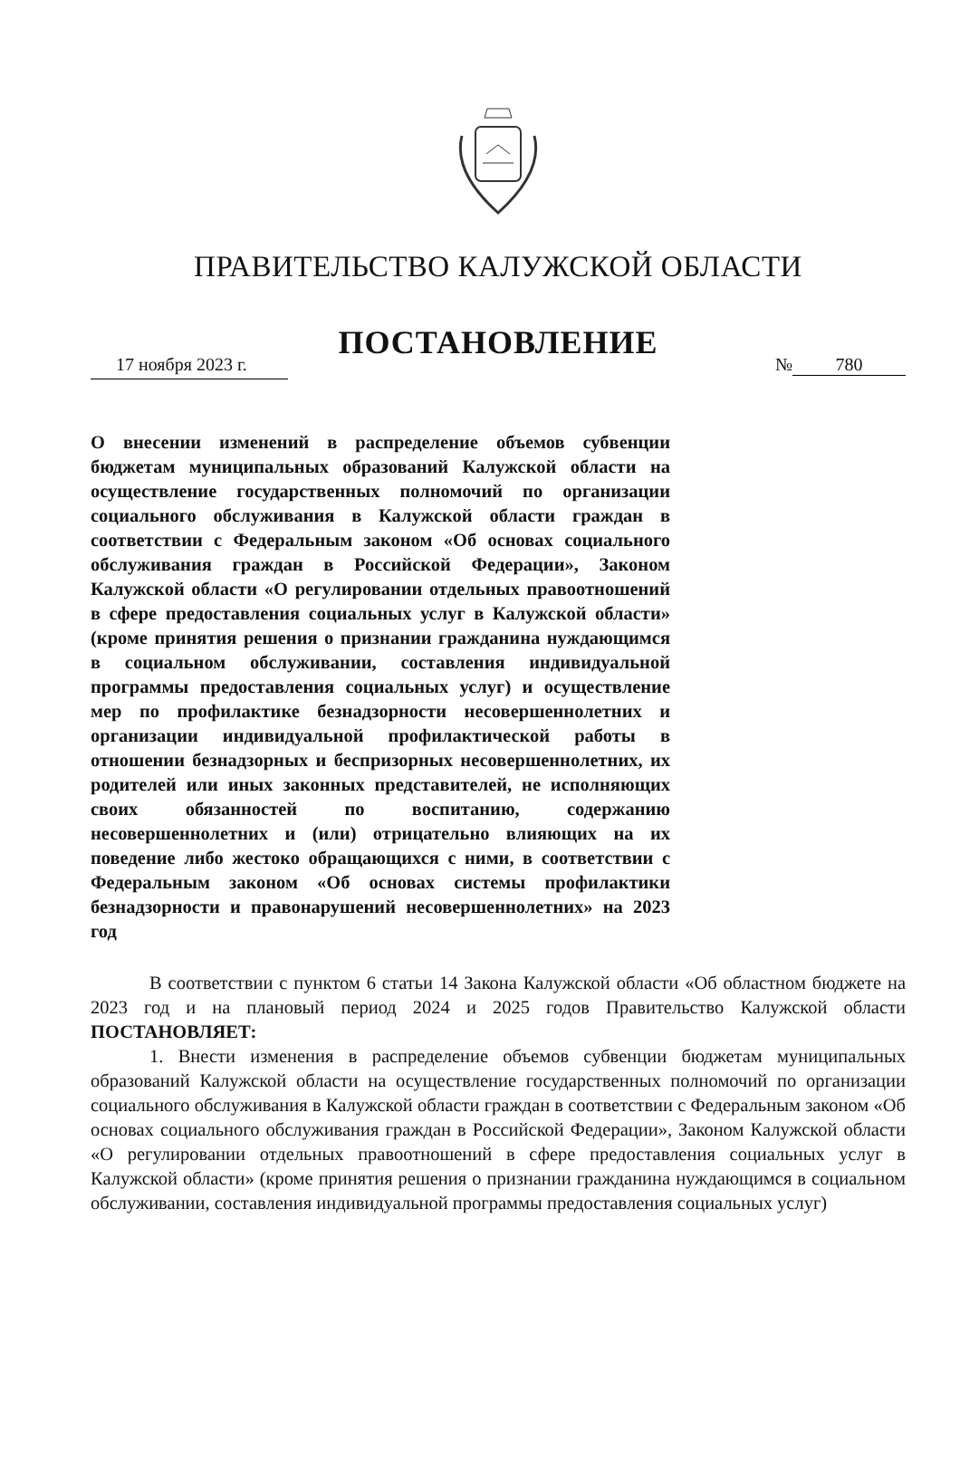ПРАВИТЕЛЬСТВО КАЛУЖСКОЙ ОБЛАСТИ
ПОСТАНОВЛЕНИЕ
17 ноября 2023 г.
№ 780
О внесении изменений в распределение объемов субвенции бюджетам муниципальных образований Калужской области на осуществление государственных полномочий по организации социального обслуживания в Калужской области граждан в соответствии с Федеральным законом «Об основах социального обслуживания граждан в Российской Федерации», Законом Калужской области «О регулировании отдельных правоотношений в сфере предоставления социальных услуг в Калужской области» (кроме принятия решения о признании гражданина нуждающимся в социальном обслуживании, составления индивидуальной программы предоставления социальных услуг) и осуществление мер по профилактике безнадзорности несовершеннолетних и организации индивидуальной профилактической работы в отношении безнадзорных и беспризорных несовершеннолетних, их родителей или иных законных представителей, не исполняющих своих обязанностей по воспитанию, содержанию несовершеннолетних и (или) отрицательно влияющих на их поведение либо жестоко обращающихся с ними, в соответствии с Федеральным законом «Об основах системы профилактики безнадзорности и правонарушений несовершеннолетних» на 2023 год
В соответствии с пунктом 6 статьи 14 Закона Калужской области «Об областном бюджете на 2023 год и на плановый период 2024 и 2025 годов Правительство Калужской области ПОСТАНОВЛЯЕТ:
1. Внести изменения в распределение объемов субвенции бюджетам муниципальных образований Калужской области на осуществление государственных полномочий по организации социального обслуживания в Калужской области граждан в соответствии с Федеральным законом «Об основах социального обслуживания граждан в Российской Федерации», Законом Калужской области «О регулировании отдельных правоотношений в сфере предоставления социальных услуг в Калужской области» (кроме принятия решения о признании гражданина нуждающимся в социальном обслуживании, составления индивидуальной программы предоставления социальных услуг)